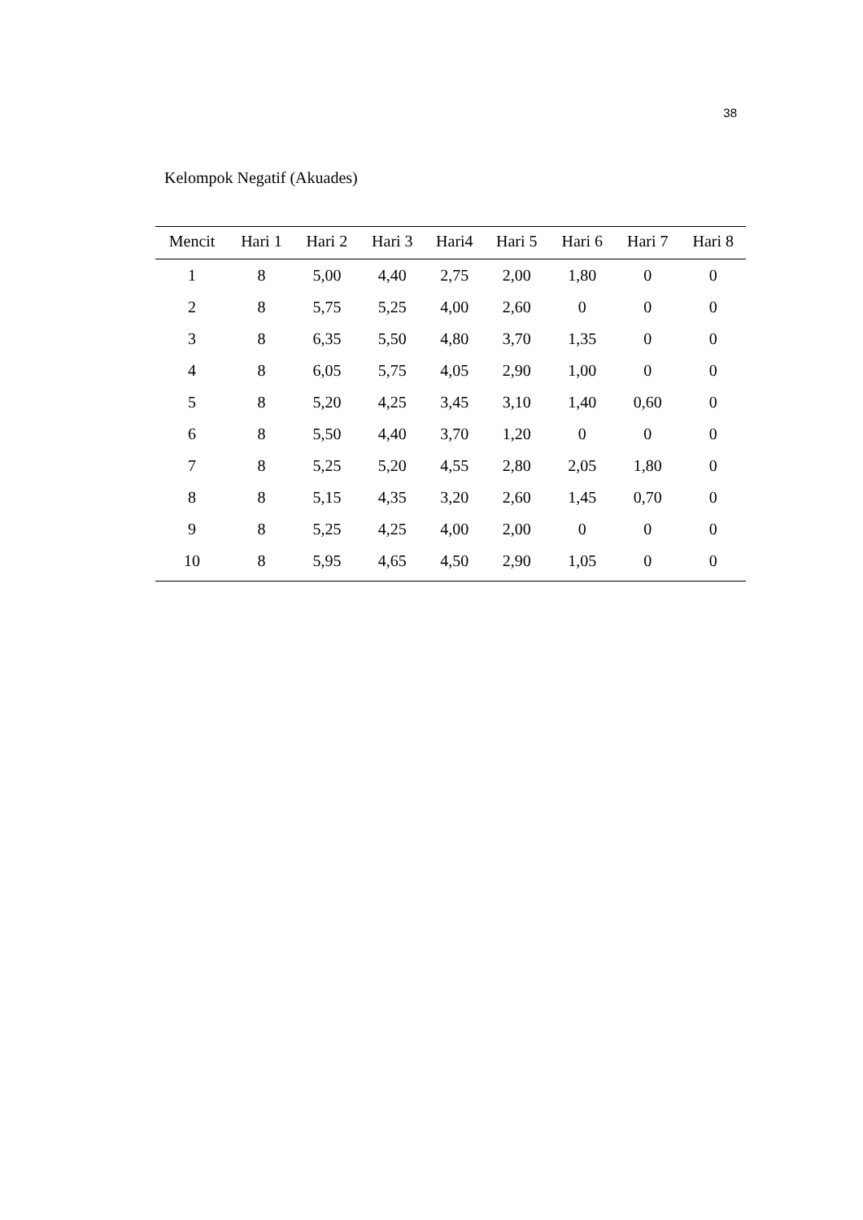38
Kelompok Negatif (Akuades)
| Mencit | Hari 1 | Hari 2 | Hari 3 | Hari4 | Hari 5 | Hari 6 | Hari 7 | Hari 8 |
| --- | --- | --- | --- | --- | --- | --- | --- | --- |
| 1 | 8 | 5,00 | 4,40 | 2,75 | 2,00 | 1,80 | 0 | 0 |
| 2 | 8 | 5,75 | 5,25 | 4,00 | 2,60 | 0 | 0 | 0 |
| 3 | 8 | 6,35 | 5,50 | 4,80 | 3,70 | 1,35 | 0 | 0 |
| 4 | 8 | 6,05 | 5,75 | 4,05 | 2,90 | 1,00 | 0 | 0 |
| 5 | 8 | 5,20 | 4,25 | 3,45 | 3,10 | 1,40 | 0,60 | 0 |
| 6 | 8 | 5,50 | 4,40 | 3,70 | 1,20 | 0 | 0 | 0 |
| 7 | 8 | 5,25 | 5,20 | 4,55 | 2,80 | 2,05 | 1,80 | 0 |
| 8 | 8 | 5,15 | 4,35 | 3,20 | 2,60 | 1,45 | 0,70 | 0 |
| 9 | 8 | 5,25 | 4,25 | 4,00 | 2,00 | 0 | 0 | 0 |
| 10 | 8 | 5,95 | 4,65 | 4,50 | 2,90 | 1,05 | 0 | 0 |